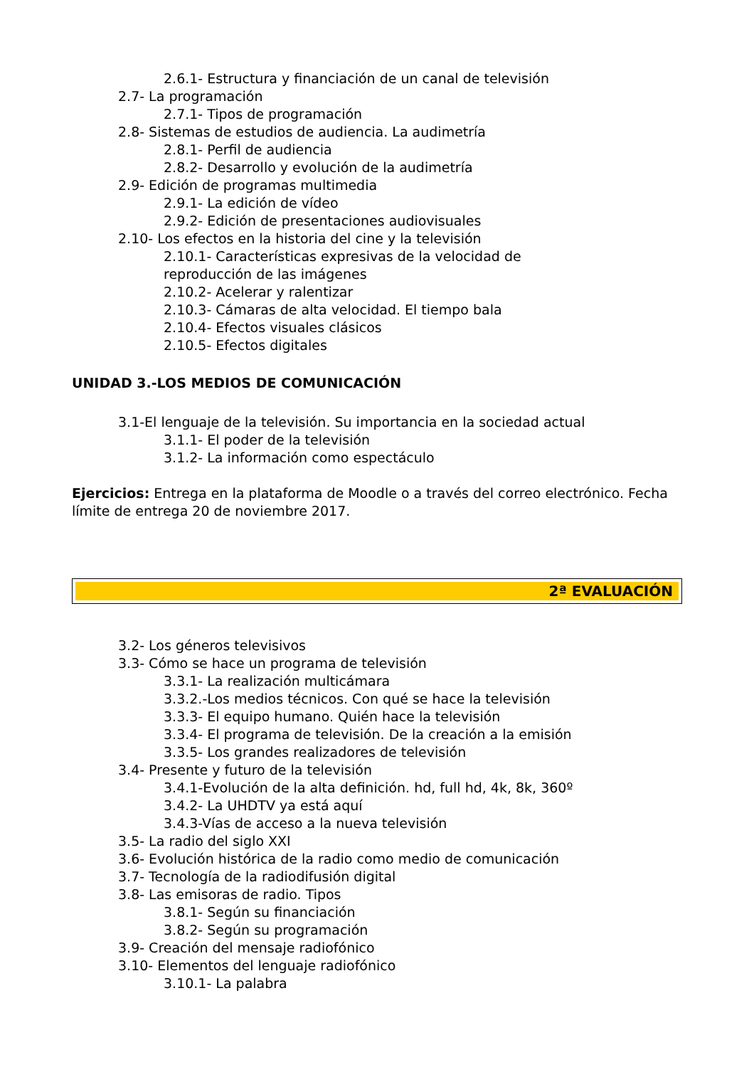2.6.1- Estructura y financiación de un canal de televisión
2.7- La programación
2.7.1- Tipos de programación
2.8- Sistemas de estudios de audiencia. La audimetría
2.8.1- Perfil de audiencia
2.8.2- Desarrollo y evolución de la audimetría
2.9- Edición de programas multimedia
2.9.1- La edición de vídeo
2.9.2- Edición de presentaciones audiovisuales
2.10- Los efectos en la historia del cine y la televisión
2.10.1- Características expresivas de la velocidad de
reproducción de las imágenes
2.10.2- Acelerar y ralentizar
2.10.3- Cámaras de alta velocidad. El tiempo bala
2.10.4- Efectos visuales clásicos
2.10.5- Efectos digitales
UNIDAD 3.-LOS MEDIOS DE COMUNICACIÓN
3.1-El lenguaje de la televisión. Su importancia en la sociedad actual
3.1.1- El poder de la televisión
3.1.2- La información como espectáculo
Ejercicios: Entrega en la plataforma de Moodle o a través del correo electrónico. Fecha límite de entrega 20 de noviembre 2017.
2ª EVALUACIÓN
3.2- Los géneros televisivos
3.3- Cómo se hace un programa de televisión
3.3.1- La realización multicámara
3.3.2.-Los medios técnicos. Con qué se hace la televisión
3.3.3- El equipo humano. Quién hace la televisión
3.3.4- El programa de televisión. De la creación a la emisión
3.3.5- Los grandes realizadores de televisión
3.4- Presente y futuro de la televisión
3.4.1-Evolución de la alta definición. hd, full hd, 4k, 8k, 360º
3.4.2- La UHDTV ya está aquí
3.4.3-Vías de acceso a la nueva televisión
3.5- La radio del siglo XXI
3.6- Evolución histórica de la radio como medio de comunicación
3.7- Tecnología de la radiodifusión digital
3.8- Las emisoras de radio. Tipos
3.8.1- Según su financiación
3.8.2- Según su programación
3.9- Creación del mensaje radiofónico
3.10- Elementos del lenguaje radiofónico
3.10.1- La palabra